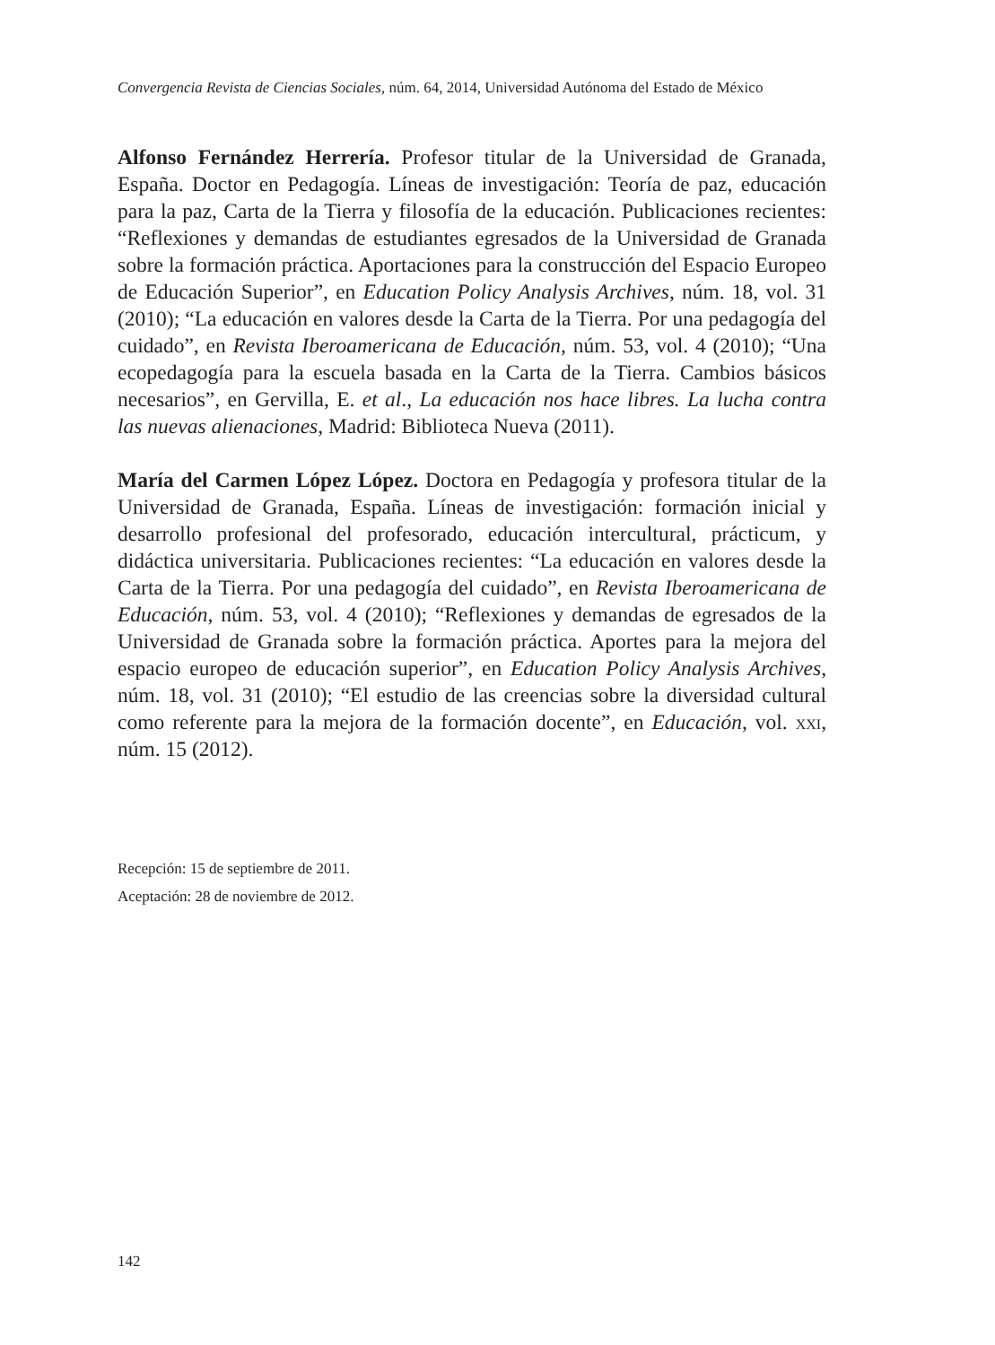Convergencia Revista de Ciencias Sociales, núm. 64, 2014, Universidad Autónoma del Estado de México
Alfonso Fernández Herrería. Profesor titular de la Universidad de Granada, España. Doctor en Pedagogía. Líneas de investigación: Teoría de paz, educación para la paz, Carta de la Tierra y filosofía de la educación. Publicaciones recientes: “Reflexiones y demandas de estudiantes egresados de la Universidad de Granada sobre la formación práctica. Aportaciones para la construcción del Espacio Europeo de Educación Superior”, en Education Policy Analysis Archives, núm. 18, vol. 31 (2010); “La educación en valores desde la Carta de la Tierra. Por una pedagogía del cuidado”, en Revista Iberoamericana de Educación, núm. 53, vol. 4 (2010); “Una ecopedagogía para la escuela basada en la Carta de la Tierra. Cambios básicos necesarios”, en Gervilla, E. et al., La educación nos hace libres. La lucha contra las nuevas alienaciones, Madrid: Biblioteca Nueva (2011).
María del Carmen López López. Doctora en Pedagogía y profesora titular de la Universidad de Granada, España. Líneas de investigación: formación inicial y desarrollo profesional del profesorado, educación intercultural, prácticum, y didáctica universitaria. Publicaciones recientes: “La educación en valores desde la Carta de la Tierra. Por una pedagogía del cuidado”, en Revista Iberoamericana de Educación, núm. 53, vol. 4 (2010); “Reflexiones y demandas de egresados de la Universidad de Granada sobre la formación práctica. Aportes para la mejora del espacio europeo de educación superior”, en Education Policy Analysis Archives, núm. 18, vol. 31 (2010); “El estudio de las creencias sobre la diversidad cultural como referente para la mejora de la formación docente”, en Educación, vol. xxi, núm. 15 (2012).
Recepción: 15 de septiembre de 2011.
Aceptación: 28 de noviembre de 2012.
142